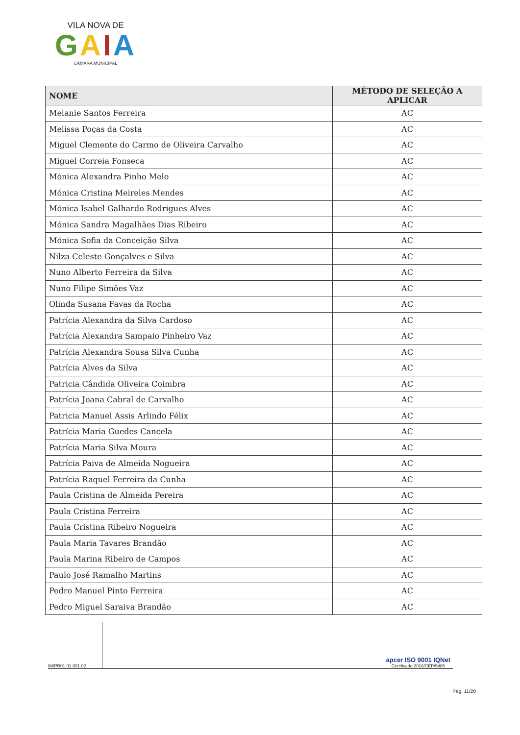VILA NOVA DE
GAIA
CÂMARA MUNICIPAL
| NOME | MÉTODO DE SELEÇÃO A APLICAR |
| --- | --- |
| Melanie Santos Ferreira | AC |
| Melissa Poças da Costa | AC |
| Miguel Clemente do Carmo de Oliveira Carvalho | AC |
| Miguel Correia Fonseca | AC |
| Mónica Alexandra Pinho Melo | AC |
| Mónica Cristina Meireles Mendes | AC |
| Mónica Isabel Galhardo Rodrigues Alves | AC |
| Mónica Sandra Magalhães Dias Ribeiro | AC |
| Mónica Sofia da Conceição Silva | AC |
| Nilza Celeste Gonçalves e Silva | AC |
| Nuno Alberto Ferreira da Silva | AC |
| Nuno Filipe Simões Vaz | AC |
| Olinda Susana Favas da Rocha | AC |
| Patrícia Alexandra da Silva Cardoso | AC |
| Patrícia Alexandra Sampaio Pinheiro Vaz | AC |
| Patrícia Alexandra Sousa Silva Cunha | AC |
| Patrícia Alves da Silva | AC |
| Patricia Cândida Oliveira Coimbra | AC |
| Patrícia Joana Cabral de Carvalho | AC |
| Patricia Manuel Assis Arlindo Félix | AC |
| Patrícia Maria Guedes Cancela | AC |
| Patrícia Maria Silva Moura | AC |
| Patrícia Paiva de Almeida Nogueira | AC |
| Patrícia Raquel Ferreira da Cunha | AC |
| Paula Cristina de Almeida Pereira | AC |
| Paula Cristina Ferreira | AC |
| Paula Cristina Ribeiro Nogueira | AC |
| Paula Maria Tavares Brandão | AC |
| Paula Marina Ribeiro de Campos | AC |
| Paulo José Ramalho Martins | AC |
| Pedro Manuel Pinto Ferreira | AC |
| Pedro Miguel Saraiva Brandão | AC |
IM/PR01.01.001.02
apcer ISO 9001 IQNet
Certificado 2018/CEP/5485
Pág. 11/20